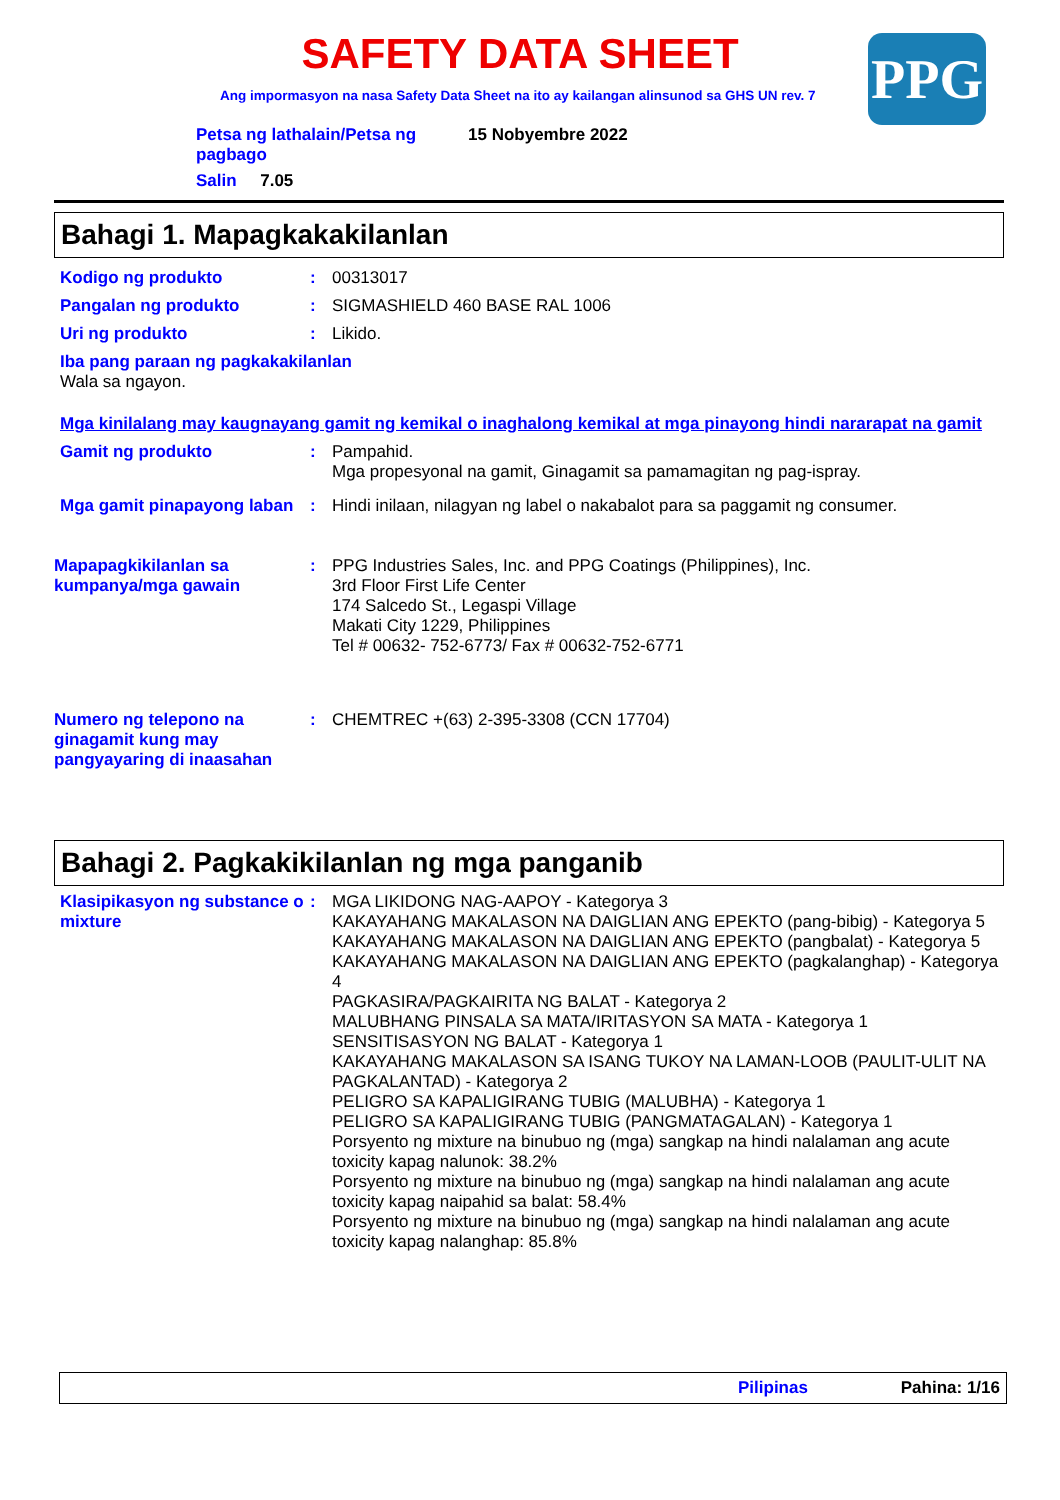SAFETY DATA SHEET
Ang impormasyon na nasa Safety Data Sheet na ito ay kailangan alinsunod sa GHS UN rev. 7
PPG
Petsa ng lathalain/Petsa ng pagbago
15 Nobyembre 2022
Salin 7.05
Bahagi 1. Mapagkakakilanlan
Kodigo ng produkto :
00313017
Pangalan ng produkto :
SIGMASHIELD 460 BASE RAL 1006
Uri ng produkto :
Likido.
Iba pang paraan ng pagkakakilanlan
Wala sa ngayon.
Mga kinilalang may kaugnayang gamit ng kemikal o inaghalong kemikal at mga pinayong hindi nararapat na gamit
Gamit ng produkto :
Pampahid.
Mga propesyonal na gamit, Ginagamit sa pamamagitan ng pag-ispray.
Mga gamit pinapayong laban
:
Hindi inilaan, nilagyan ng label o nakabalot para sa paggamit ng consumer.
Mapapagkikilanlan sa kumpanya/mga gawain
:
PPG Industries Sales, Inc. and PPG Coatings (Philippines), Inc.
3rd Floor First Life Center
174 Salcedo St., Legaspi Village
Makati City 1229, Philippines
Tel # 00632- 752-6773/ Fax # 00632-752-6771
Numero ng telepono na ginagamit kung may pangyayaring di inaasahan
:
CHEMTREC +(63) 2-395-3308 (CCN 17704)
Bahagi 2. Pagkakikilanlan ng mga panganib
Klasipikasyon ng substance o mixture
:
MGA LIKIDONG NAG-AAPOY - Kategorya 3
KAKAYAHANG MAKALASON NA DAIGLIAN ANG EPEKTO (pang-bibig) - Kategorya 5
KAKAYAHANG MAKALASON NA DAIGLIAN ANG EPEKTO (pangbalat) - Kategorya 5
KAKAYAHANG MAKALASON NA DAIGLIAN ANG EPEKTO (pagkalanghap) - Kategorya 4
PAGKASIRA/PAGKAIRITA NG BALAT - Kategorya 2
MALUBHANG PINSALA SA MATA/IRITASYON SA MATA - Kategorya 1
SENSITISASYON NG BALAT - Kategorya 1
KAKAYAHANG MAKALASON SA ISANG TUKOY NA LAMAN-LOOB (PAULIT-ULIT NA PAGKALANTAD) - Kategorya 2
PELIGRO SA KAPALIGIRANG TUBIG (MALUBHA) - Kategorya 1
PELIGRO SA KAPALIGIRANG TUBIG (PANGMATAGALAN) - Kategorya 1
Porsyento ng mixture na binubuo ng (mga) sangkap na hindi nalalaman ang acute toxicity kapag nalunok: 38.2%
Porsyento ng mixture na binubuo ng (mga) sangkap na hindi nalalaman ang acute toxicity kapag naipahid sa balat: 58.4%
Porsyento ng mixture na binubuo ng (mga) sangkap na hindi nalalaman ang acute toxicity kapag nalanghap: 85.8%
Pilipinas Pahina: 1/16